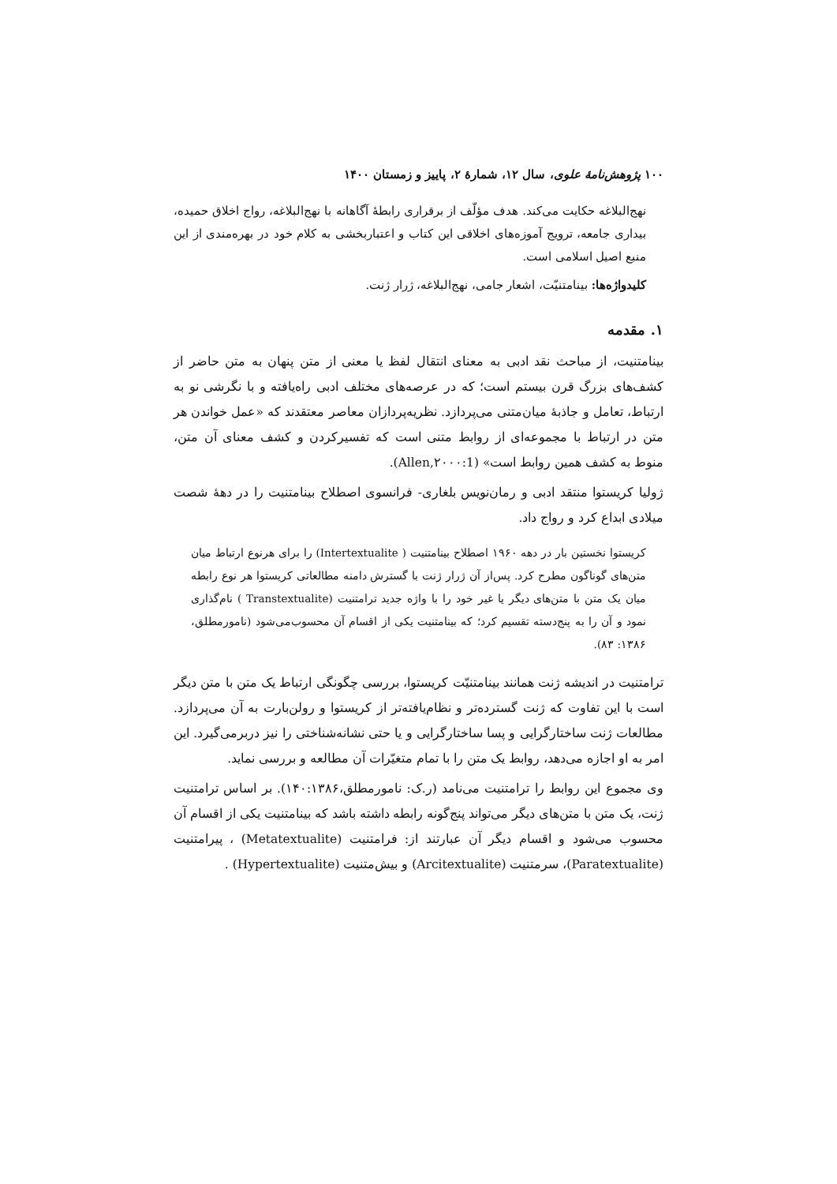۱۰۰ پژوهش‌نامهٔ علوی، سال ۱۲، شمارهٔ ۲، پاییز و زمستان ۱۴۰۰
نهج‌البلاغه حکایت می‌کند. هدف مؤلّف از برقراری رابطهٔ آگاهانه با نهج‌البلاغه، رواج اخلاق حمیده، بیداری جامعه، ترویج آموزه‌های اخلاقی این کتاب و اعتباربخشی به کلام خود در بهره‌مندی از این منبع اصیل اسلامی است.
کلیدواژه‌ها: بینامتنیّت، اشعار جامی، نهج‌البلاغه، ژرار ژنت.
۱. مقدمه
بینامتنیت، از مباحث نقد ادبی به معنای انتقال لفظ یا معنی از متن پنهان به متن حاضر از کشف‌های بزرگ قرن بیستم است؛ که در عرصه‌های مختلف ادبی راه‌یافته و با نگرشی نو به ارتباط، تعامل و جاذبهٔ میان‌متنی می‌پردازد. نظریه‌پردازان معاصر معتقدند که «عمل خواندن هر متن در ارتباط با مجموعه‌ای از روابط متنی است که تفسیرکردن و کشف معنای آن متن، منوط به کشف همین روابط است» (Allen,۲۰۰۰:1).
ژولیا کریستوا منتقد ادبی و رمان‌نویس بلغاری- فرانسوی اصطلاح بینامتنیت را در دههٔ شصت میلادی ابداع کرد و رواج داد.
کریستوا نخستین بار در دهه ۱۹۶۰ اصطلاح بینامتنیت ( Intertextualite) را برای هرنوع ارتباط میان متن‌های گوناگون مطرح کرد. پس‌از آن ژرار ژنت با گسترش دامنه مطالعاتی کریستوا هر نوع رابطه میان یک متن با متن‌های دیگر یا غیر خود را با واژه جدید ترامتنیت (Transtextualite ) نام‌گذاری نمود و آن را به پنج‌دسته تقسیم کرد؛ که بینامتنیت یکی از اقسام آن محسوب‌می‌شود (نامورمطلق، ۱۳۸۶: ۸۳).
ترامتنیت در اندیشه ژنت همانند بینامتنیّت کریستوا، بررسی چگونگی ارتباط یک متن با متن دیگر است با این تفاوت که ژنت گسترده‌تر و نظام‌یافته‌تر از کریستوا و رولن‌بارت به آن می‌پردازد. مطالعات ژنت ساختارگرایی و پسا ساختارگرایی و یا حتی نشانه‌شناختی را نیز دربرمی‌گیرد. این امر به او اجازه می‌دهد، روابط یک متن را با تمام متغیّرات آن مطالعه و بررسی نماید.
وی مجموع این روابط را ترامتنیت می‌نامد (ر.ک: نامورمطلق،۱۴۰:۱۳۸۶). بر اساس ترامتنیت ژنت، یک متن با متن‌های دیگر می‌تواند پنج‌گونه رابطه داشته باشد که بینامتنیت یکی از اقسام آن محسوب می‌شود و اقسام دیگر آن عبارتند از: فرامتنیت (Metatextualite) ، پیرامتنیت (Paratextualite)، سرمتنیت (Arcitextualite) و بیش‌متنیت (Hypertextualite) .